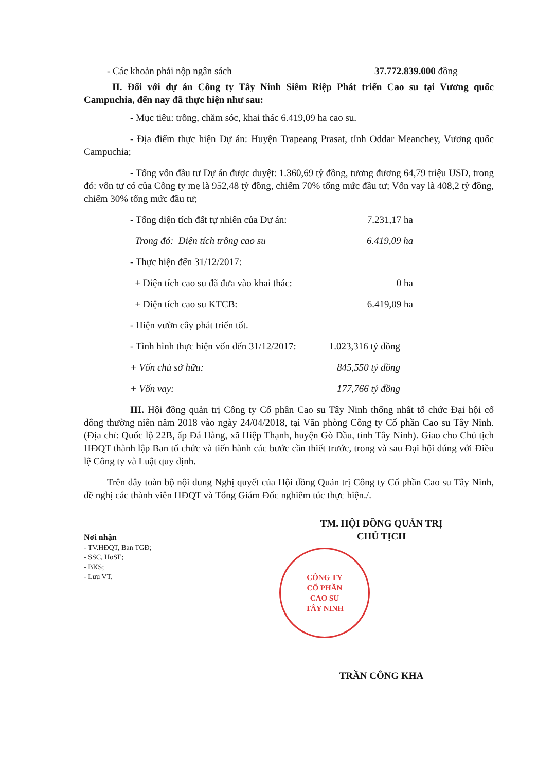- Các khoản phải nộp ngân sách 37.772.839.000 đồng
II. Đối với dự án Công ty Tây Ninh Siêm Riệp Phát triển Cao su tại Vương quốc Campuchia, đến nay đã thực hiện như sau:
- Mục tiêu: trồng, chăm sóc, khai thác 6.419,09 ha cao su.
- Địa điểm thực hiện Dự án: Huyện Trapeang Prasat, tỉnh Oddar Meanchey, Vương quốc Campuchia;
- Tổng vốn đầu tư Dự án được duyệt: 1.360,69 tỷ đồng, tương đương 64,79 triệu USD, trong đó: vốn tự có của Công ty mẹ là 952,48 tỷ đồng, chiếm 70% tổng mức đầu tư; Vốn vay là 408,2 tỷ đồng, chiếm 30% tổng mức đầu tư;
- Tổng diện tích đất tự nhiên của Dự án: 7.231,17 ha
Trong đó: Diện tích trồng cao su 6.419,09 ha
- Thực hiện đến 31/12/2017:
+ Diện tích cao su đã đưa vào khai thác: 0 ha
+ Diện tích cao su KTCB: 6.419,09 ha
- Hiện vườn cây phát triển tốt.
- Tình hình thực hiện vốn đến 31/12/2017: 1.023,316 tỷ đồng
+ Vốn chủ sở hữu: 845,550 tỷ đồng
+ Vốn vay: 177,766 tỷ đồng
III. Hội đồng quản trị Công ty Cổ phần Cao su Tây Ninh thống nhất tổ chức Đại hội cổ đông thường niên năm 2018 vào ngày 24/04/2018, tại Văn phòng Công ty Cổ phần Cao su Tây Ninh. (Địa chỉ: Quốc lộ 22B, ấp Đá Hàng, xã Hiệp Thạnh, huyện Gò Dầu, tỉnh Tây Ninh). Giao cho Chủ tịch HĐQT thành lập Ban tổ chức và tiến hành các bước cần thiết trước, trong và sau Đại hội đúng với Điều lệ Công ty và Luật quy định.
Trên đây toàn bộ nội dung Nghị quyết của Hội đồng Quản trị Công ty Cổ phần Cao su Tây Ninh, đề nghị các thành viên HĐQT và Tổng Giám Đốc nghiêm túc thực hiện./.
Nơi nhận
- TV.HĐQT, Ban TGĐ;
- SSC, HoSE;
- BKS;
- Lưu VT.
TM. HỘI ĐỒNG QUẢN TRỊ
CHỦ TỊCH
CÔNG TY
CỔ PHẦN
CAO SU
TÂY NINH
TRẦN CÔNG KHA